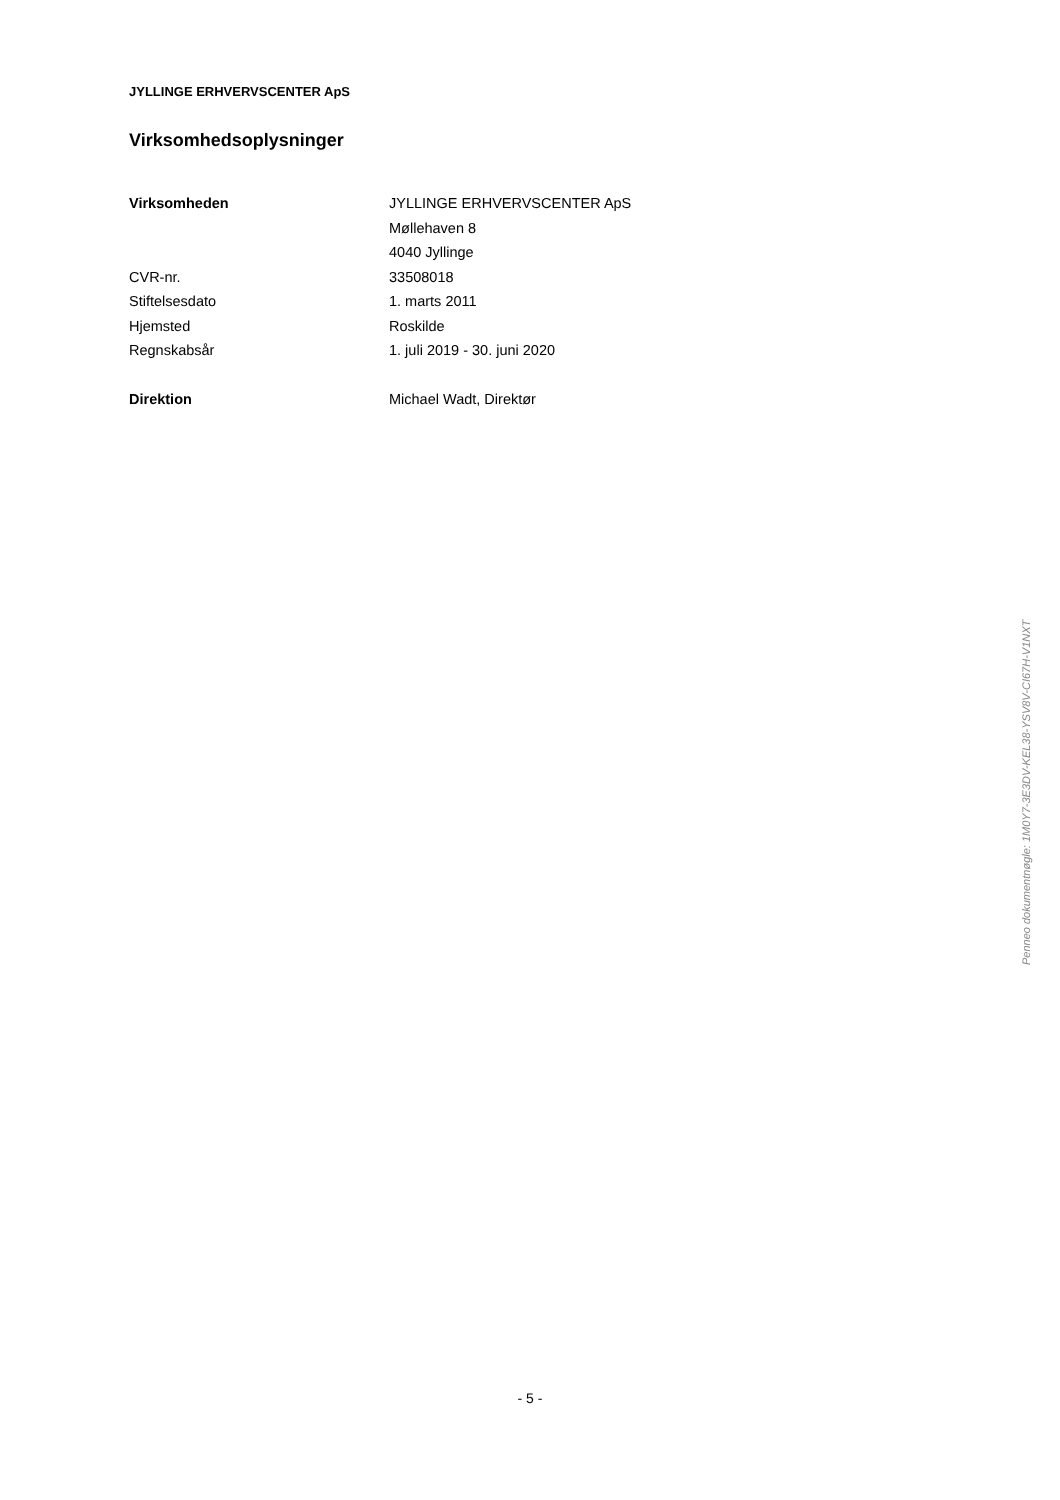JYLLINGE ERHVERVSCENTER ApS
Virksomhedsoplysninger
| Virksomheden | JYLLINGE ERHVERVSCENTER ApS |
| | Møllehaven 8 |
| | 4040 Jyllinge |
| CVR-nr. | 33508018 |
| Stiftelsesdato | 1. marts 2011 |
| Hjemsted | Roskilde |
| Regnskabsår | 1. juli 2019 - 30. juni 2020 |
| Direktion | Michael Wadt, Direktør |
Penneo dokumentnøgle: 1M0Y7-3E3DV-KEL38-YSV8V-CI67H-V1NXT
- 5 -